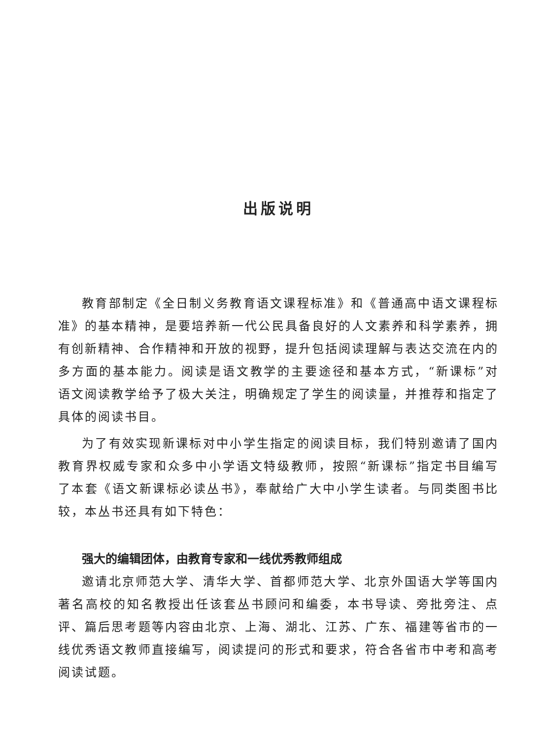出版说明
教育部制定《全日制义务教育语文课程标准》和《普通高中语文课程标准》的基本精神，是要培养新一代公民具备良好的人文素养和科学素养，拥有创新精神、合作精神和开放的视野，提升包括阅读理解与表达交流在内的多方面的基本能力。阅读是语文教学的主要途径和基本方式，“新课标”对语文阅读教学给予了极大关注，明确规定了学生的阅读量，并推荐和指定了具体的阅读书目。
为了有效实现新课标对中小学生指定的阅读目标，我们特别邀请了国内教育界权威专家和众多中小学语文特级教师，按照“新课标”指定书目编写了本套《语文新课标必读丛书》，奉献给广大中小学生读者。与同类图书比较，本丛书还具有如下特色：
强大的编辑团体，由教育专家和一线优秀教师组成
邀请北京师范大学、清华大学、首都师范大学、北京外国语大学等国内著名高校的知名教授出任该套丛书顾问和编委，本书导读、旁批旁注、点评、篇后思考题等内容由北京、上海、湖北、江苏、广东、福建等省市的一线优秀语文教师直接编写，阅读提问的形式和要求，符合各省市中考和高考阅读试题。